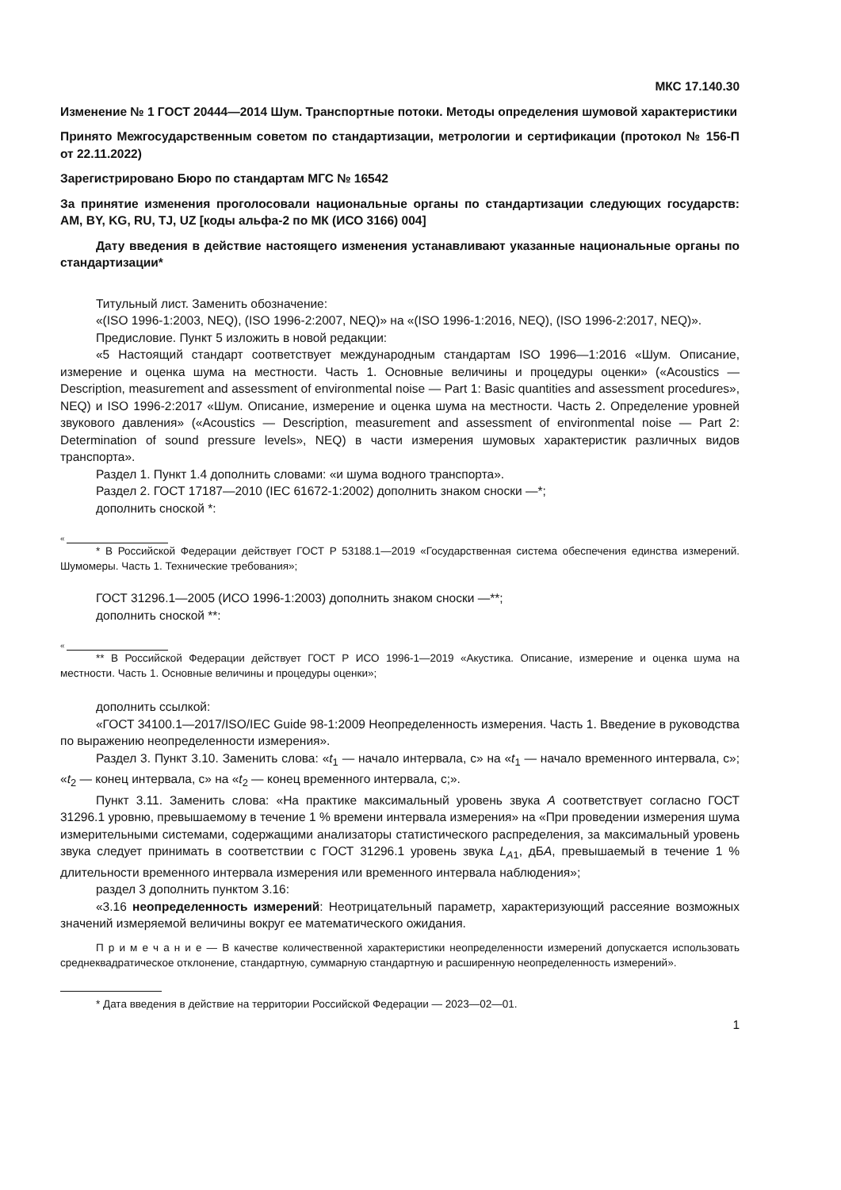МКС 17.140.30
Изменение № 1 ГОСТ 20444—2014 Шум. Транспортные потоки. Методы определения шумовой характеристики
Принято Межгосударственным советом по стандартизации, метрологии и сертификации (протокол № 156-П от 22.11.2022)
Зарегистрировано Бюро по стандартам МГС № 16542
За принятие изменения проголосовали национальные органы по стандартизации следующих государств: AM, BY, KG, RU, TJ, UZ [коды альфа-2 по МК (ИСО 3166) 004]
Дату введения в действие настоящего изменения устанавливают указанные национальные органы по стандартизации*
Титульный лист. Заменить обозначение:
«(ISO 1996-1:2003, NEQ), (ISO 1996-2:2007, NEQ)» на «(ISO 1996-1:2016, NEQ), (ISO 1996-2:2017, NEQ)».
Предисловие. Пункт 5 изложить в новой редакции:
«5 Настоящий стандарт соответствует международным стандартам ISO 1996—1:2016 «Шум. Описание, измерение и оценка шума на местности. Часть 1. Основные величины и процедуры оценки» («Acoustics — Description, measurement and assessment of environmental noise — Part 1: Basic quantities and assessment procedures», NEQ) и ISO 1996-2:2017 «Шум. Описание, измерение и оценка шума на местности. Часть 2. Определение уровней звукового давления» («Acoustics — Description, measurement and assessment of environmental noise — Part 2: Determination of sound pressure levels», NEQ) в части измерения шумовых характеристик различных видов транспорта».
Раздел 1. Пункт 1.4 дополнить словами: «и шума водного транспорта».
Раздел 2. ГОСТ 17187—2010 (IEC 61672-1:2002) дополнить знаком сноски —*;
дополнить сноской *:
«
* В Российской Федерации действует ГОСТ Р 53188.1—2019 «Государственная система обеспечения единства измерений. Шумомеры. Часть 1. Технические требования»;
ГОСТ 31296.1—2005 (ИСО 1996-1:2003) дополнить знаком сноски —**;
дополнить сноской **:
«
** В Российской Федерации действует ГОСТ Р ИСО 1996-1—2019 «Акустика. Описание, измерение и оценка шума на местности. Часть 1. Основные величины и процедуры оценки»;
дополнить ссылкой:
«ГОСТ 34100.1—2017/ISO/IEC Guide 98-1:2009 Неопределенность измерения. Часть 1. Введение в руководства по выражению неопределенности измерения».
Раздел 3. Пункт 3.10. Заменить слова: «t<sub>1</sub> — начало интервала, с» на «t<sub>1</sub> — начало временного интервала, с»; «t<sub>2</sub> — конец интервала, с» на «t<sub>2</sub> — конец временного интервала, с;».
Пункт 3.11. Заменить слова: «На практике максимальный уровень звука A соответствует согласно ГОСТ 31296.1 уровню, превышаемому в течение 1 % времени интервала измерения» на «При проведении измерения шума измерительными системами, содержащими анализаторы статистического распределения, за максимальный уровень звука следует принимать в соответствии с ГОСТ 31296.1 уровень звука L<sub>A1</sub>, дБA, превышаемый в течение 1 % длительности временного интервала измерения или временного интервала наблюдения»;
раздел 3 дополнить пунктом 3.16:
«3.16 неопределенность измерений: Неотрицательный параметр, характеризующий рассеяние возможных значений измеряемой величины вокруг ее математического ожидания.
П р и м е ч а н и е — В качестве количественной характеристики неопределенности измерений допускается использовать среднеквадратическое отклонение, стандартную, суммарную стандартную и расширенную неопределенность измерений».
* Дата введения в действие на территории Российской Федерации — 2023—02—01.
1